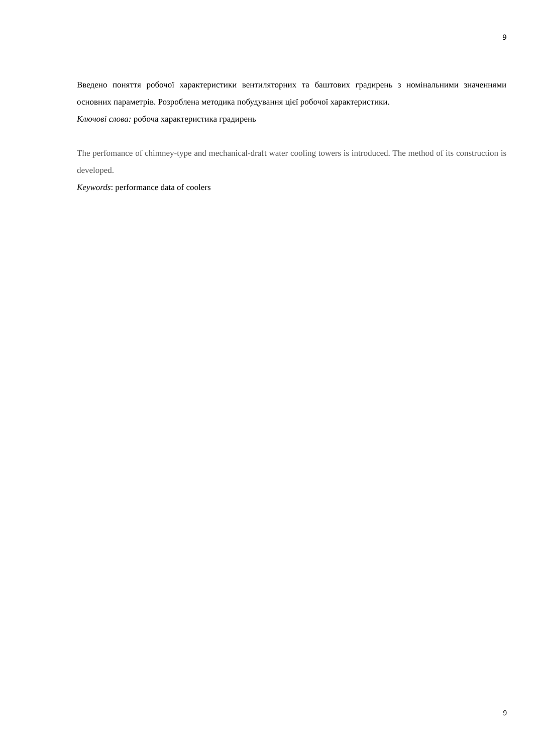9
Введено поняття робочої характеристики вентиляторних та баштових градирень з номінальними значеннями основних параметрів. Розроблена методика побудування цієї робочої характеристики.
Ключові слова: робоча характеристика градирень
The perfomance of chimney-type and mechanical-draft water cooling towers is introduced. The method of its construction is developed.
Keywords: performance data of coolers
9